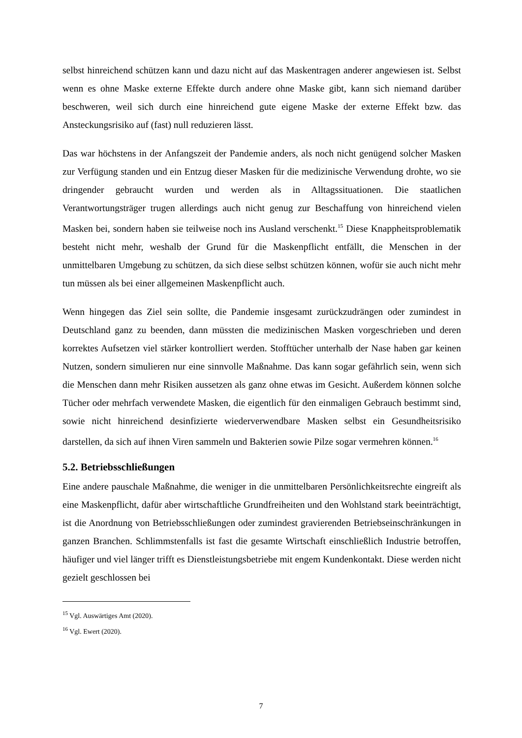selbst hinreichend schützen kann und dazu nicht auf das Maskentragen anderer angewiesen ist. Selbst wenn es ohne Maske externe Effekte durch andere ohne Maske gibt, kann sich niemand darüber beschweren, weil sich durch eine hinreichend gute eigene Maske der externe Effekt bzw. das Ansteckungsrisiko auf (fast) null reduzieren lässt.
Das war höchstens in der Anfangszeit der Pandemie anders, als noch nicht genügend solcher Masken zur Verfügung standen und ein Entzug dieser Masken für die medizinische Verwendung drohte, wo sie dringender gebraucht wurden und werden als in Alltagssituationen. Die staatlichen Verantwortungsträger trugen allerdings auch nicht genug zur Beschaffung von hinreichend vielen Masken bei, sondern haben sie teilweise noch ins Ausland verschenkt.<sup>15</sup> Diese Knappheitsproblematik besteht nicht mehr, weshalb der Grund für die Maskenpflicht entfällt, die Menschen in der unmittelbaren Umgebung zu schützen, da sich diese selbst schützen können, wofür sie auch nicht mehr tun müssen als bei einer allgemeinen Maskenpflicht auch.
Wenn hingegen das Ziel sein sollte, die Pandemie insgesamt zurückzudrängen oder zumindest in Deutschland ganz zu beenden, dann müssten die medizinischen Masken vorgeschrieben und deren korrektes Aufsetzen viel stärker kontrolliert werden. Stofftücher unterhalb der Nase haben gar keinen Nutzen, sondern simulieren nur eine sinnvolle Maßnahme. Das kann sogar gefährlich sein, wenn sich die Menschen dann mehr Risiken aussetzen als ganz ohne etwas im Gesicht. Außerdem können solche Tücher oder mehrfach verwendete Masken, die eigentlich für den einmaligen Gebrauch bestimmt sind, sowie nicht hinreichend desinfizierte wiederverwendbare Masken selbst ein Gesundheitsrisiko darstellen, da sich auf ihnen Viren sammeln und Bakterien sowie Pilze sogar vermehren können.<sup>16</sup>
5.2. Betriebsschließungen
Eine andere pauschale Maßnahme, die weniger in die unmittelbaren Persönlichkeitsrechte eingreift als eine Maskenpflicht, dafür aber wirtschaftliche Grundfreiheiten und den Wohlstand stark beeinträchtigt, ist die Anordnung von Betriebsschließungen oder zumindest gravierenden Betriebseinschränkungen in ganzen Branchen. Schlimmstenfalls ist fast die gesamte Wirtschaft einschließlich Industrie betroffen, häufiger und viel länger trifft es Dienstleistungsbetriebe mit engem Kundenkontakt. Diese werden nicht gezielt geschlossen bei
<sup>15</sup> Vgl. Auswärtiges Amt (2020).
<sup>16</sup> Vgl. Ewert (2020).
7